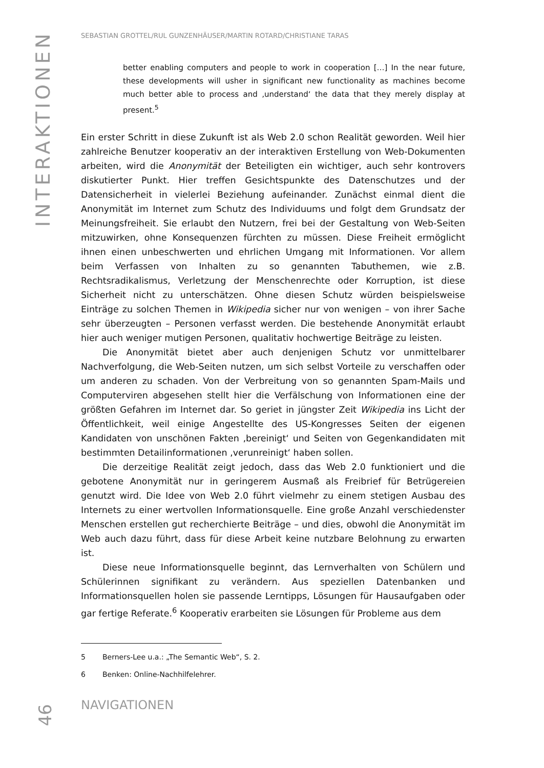INTERAKTIONEN
SEBASTIAN GROTTEL/RUL GUNZENHÄUSER/MARTIN ROTARD/CHRISTIANE TARAS
better enabling computers and people to work in cooperation […] In the near future, these developments will usher in significant new functionality as machines become much better able to process and ‚understand‘ the data that they merely display at present.<sup>5</sup>
Ein erster Schritt in diese Zukunft ist als Web 2.0 schon Realität geworden. Weil hier zahlreiche Benutzer kooperativ an der interaktiven Erstellung von Web-Dokumenten arbeiten, wird die Anonymität der Beteiligten ein wichtiger, auch sehr kontrovers diskutierter Punkt. Hier treffen Gesichtspunkte des Datenschutzes und der Datensicherheit in vielerlei Beziehung aufeinander. Zunächst einmal dient die Anonymität im Internet zum Schutz des Individuums und folgt dem Grundsatz der Meinungsfreiheit. Sie erlaubt den Nutzern, frei bei der Gestaltung von Web-Seiten mitzuwirken, ohne Konsequenzen fürchten zu müssen. Diese Freiheit ermöglicht ihnen einen unbeschwerten und ehrlichen Umgang mit Informationen. Vor allem beim Verfassen von Inhalten zu so genannten Tabuthemen, wie z.B. Rechtsradikalismus, Verletzung der Menschenrechte oder Korruption, ist diese Sicherheit nicht zu unterschätzen. Ohne diesen Schutz würden beispielsweise Einträge zu solchen Themen in Wikipedia sicher nur von wenigen – von ihrer Sache sehr überzeugten – Personen verfasst werden. Die bestehende Anonymität erlaubt hier auch weniger mutigen Personen, qualitativ hochwertige Beiträge zu leisten.
Die Anonymität bietet aber auch denjenigen Schutz vor unmittelbarer Nachverfolgung, die Web-Seiten nutzen, um sich selbst Vorteile zu verschaffen oder um anderen zu schaden. Von der Verbreitung von so genannten Spam-Mails und Computerviren abgesehen stellt hier die Verfälschung von Informationen eine der größten Gefahren im Internet dar. So geriet in jüngster Zeit Wikipedia ins Licht der Öffentlichkeit, weil einige Angestellte des US-Kongresses Seiten der eigenen Kandidaten von unschönen Fakten ‚bereinigt‘ und Seiten von Gegenkandidaten mit bestimmten Detailinformationen ‚verunreinigt‘ haben sollen.
Die derzeitige Realität zeigt jedoch, dass das Web 2.0 funktioniert und die gebotene Anonymität nur in geringerem Ausmaß als Freibrief für Betrügereien genutzt wird. Die Idee von Web 2.0 führt vielmehr zu einem stetigen Ausbau des Internets zu einer wertvollen Informationsquelle. Eine große Anzahl verschiedenster Menschen erstellen gut recherchierte Beiträge – und dies, obwohl die Anonymität im Web auch dazu führt, dass für diese Arbeit keine nutzbare Belohnung zu erwarten ist.
Diese neue Informationsquelle beginnt, das Lernverhalten von Schülern und Schülerinnen signifikant zu verändern. Aus speziellen Datenbanken und Informationsquellen holen sie passende Lerntipps, Lösungen für Hausaufgaben oder gar fertige Referate.<sup>6</sup> Kooperativ erarbeiten sie Lösungen für Probleme aus dem
5 Berners-Lee u.a.: „The Semantic Web“, S. 2.
6 Benken: Online-Nachhilfelehrer.
NAVIGATIONEN
46